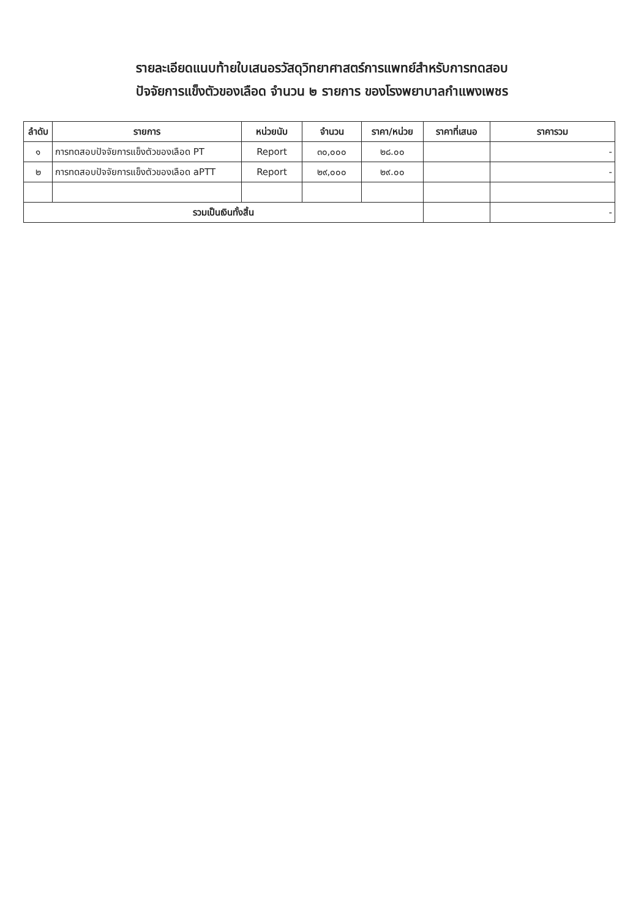รายละเอียดแนบท้ายใบเสนอรวัสดุวิทยาศาสตร์การแพทย์สำหรับการทดสอบ
ปัจจัยการแข็งตัวของเลือด จำนวน ๒ รายการ ของโรงพยาบาลกำแพงเพชร
| ลำดับ | รายการ | หน่วยนับ | จำนวน | ราคา/หน่วย | ราคาที่เสนอ | ราคารวม |
| --- | --- | --- | --- | --- | --- | --- |
| ๑ | การทดสอบปัจจัยการแข็งตัวของเลือด PT | Report | ๓๐,๐๐๐ | ๒๘.๐๐ | | - |
| ๒ | การทดสอบปัจจัยการแข็งตัวของเลือด aPTT | Report | ๒๙,๐๐๐ | ๒๙.๐๐ | | - |
| รวมเป็นเงินทั้งสิ้น | | | | | | - |